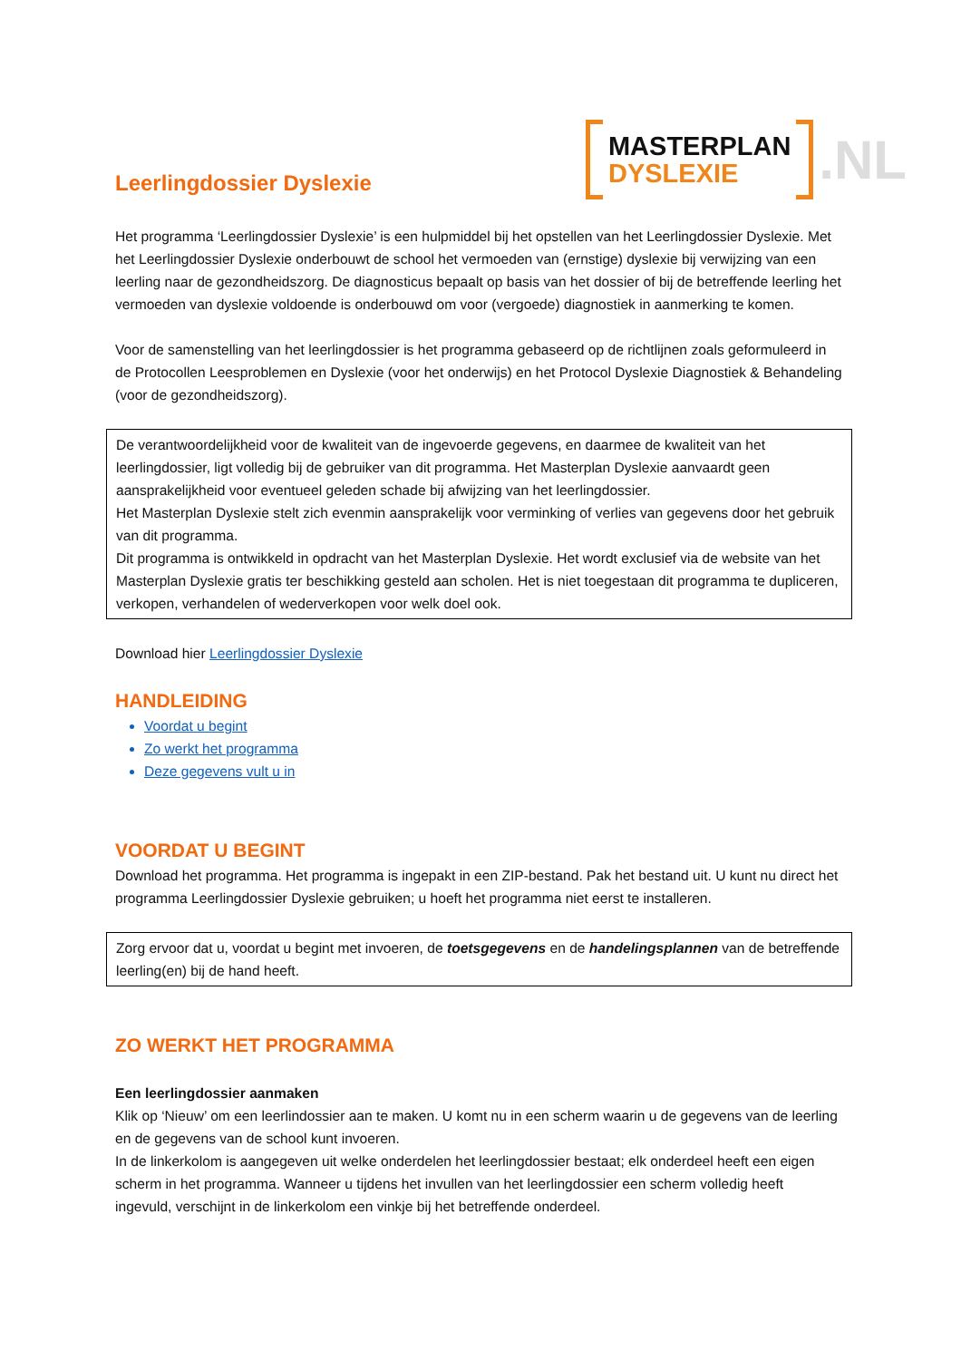Leerlingdossier Dyslexie
MASTERPLAN
DYSLEXIE
.NL
Het programma ‘Leerlingdossier Dyslexie’ is een hulpmiddel bij het opstellen van het Leerlingdossier Dyslexie. Met het Leerlingdossier Dyslexie onderbouwt de school het vermoeden van (ernstige) dyslexie bij verwijzing van een leerling naar de gezondheidszorg. De diagnosticus bepaalt op basis van het dossier of bij de betreffende leerling het vermoeden van dyslexie voldoende is onderbouwd om voor (vergoede) diagnostiek in aanmerking te komen.
Voor de samenstelling van het leerlingdossier is het programma gebaseerd op de richtlijnen zoals geformuleerd in de Protocollen Leesproblemen en Dyslexie (voor het onderwijs) en het Protocol Dyslexie Diagnostiek & Behandeling (voor de gezondheidszorg).
De verantwoordelijkheid voor de kwaliteit van de ingevoerde gegevens, en daarmee de kwaliteit van het leerlingdossier, ligt volledig bij de gebruiker van dit programma. Het Masterplan Dyslexie aanvaardt geen aansprakelijkheid voor eventueel geleden schade bij afwijzing van het leerlingdossier.
Het Masterplan Dyslexie stelt zich evenmin aansprakelijk voor verminking of verlies van gegevens door het gebruik van dit programma.
Dit programma is ontwikkeld in opdracht van het Masterplan Dyslexie. Het wordt exclusief via de website van het Masterplan Dyslexie gratis ter beschikking gesteld aan scholen. Het is niet toegestaan dit programma te dupliceren, verkopen, verhandelen of wederverkopen voor welk doel ook.
Download hier Leerlingdossier Dyslexie
HANDLEIDING
Voordat u begint
Zo werkt het programma
Deze gegevens vult u in
VOORDAT U BEGINT
Download het programma. Het programma is ingepakt in een ZIP-bestand. Pak het bestand uit. U kunt nu direct het programma Leerlingdossier Dyslexie gebruiken; u hoeft het programma niet eerst te installeren.
Zorg ervoor dat u, voordat u begint met invoeren, de toetsgegevens en de handelingsplannen van de betreffende leerling(en) bij de hand heeft.
ZO WERKT HET PROGRAMMA
Een leerlingdossier aanmaken
Klik op ‘Nieuw’ om een leerlindossier aan te maken. U komt nu in een scherm waarin u de gegevens van de leerling en de gegevens van de school kunt invoeren.
In de linkerkolom is aangegeven uit welke onderdelen het leerlingdossier bestaat; elk onderdeel heeft een eigen scherm in het programma. Wanneer u tijdens het invullen van het leerlingdossier een scherm volledig heeft ingevuld, verschijnt in de linkerkolom een vinkje bij het betreffende onderdeel.